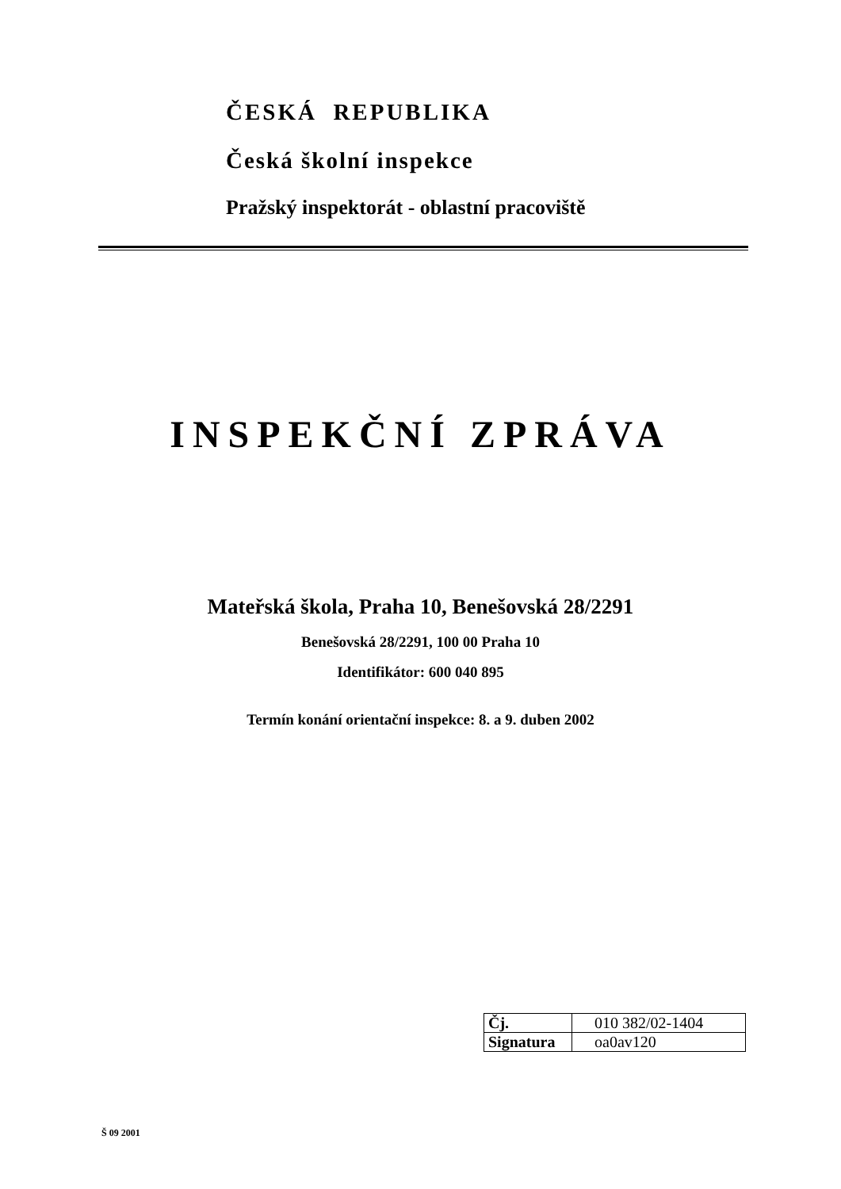ČESKÁ REPUBLIKA
Česká školní inspekce
Pražský inspektorát - oblastní pracoviště
INSPEKČNÍ ZPRÁVA
Mateřská škola, Praha 10, Benešovská 28/2291
Benešovská 28/2291, 100 00 Praha 10
Identifikátor: 600 040 895
Termín konání orientační inspekce: 8. a 9. duben 2002
| Čj. | 010 382/02-1404 |
| Signatura | oa0av120 |
Š 09 2001